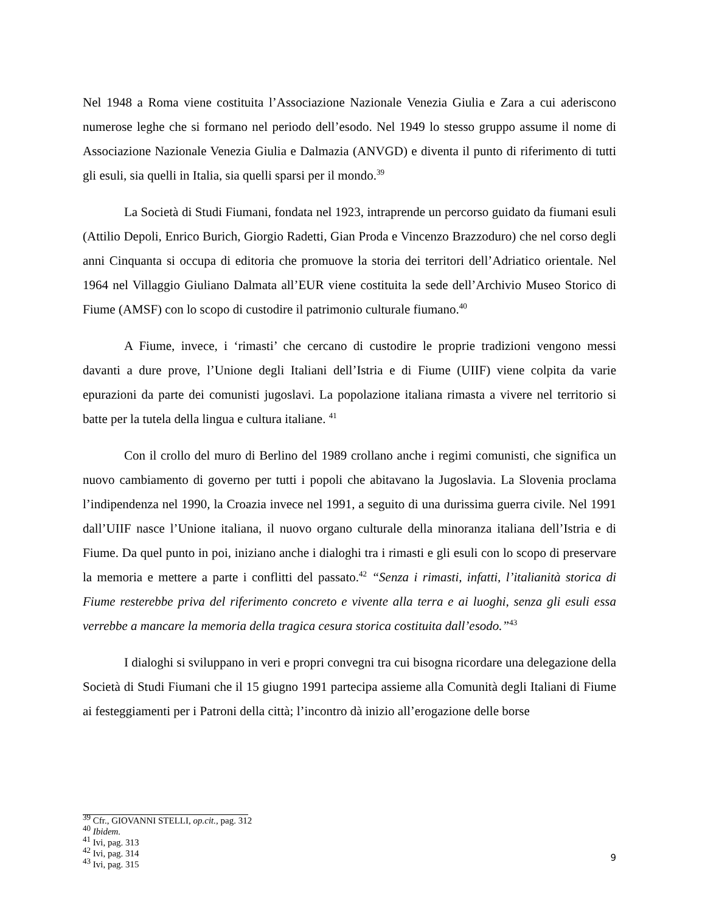Nel 1948 a Roma viene costituita l’Associazione Nazionale Venezia Giulia e Zara a cui aderiscono numerose leghe che si formano nel periodo dell’esodo. Nel 1949 lo stesso gruppo assume il nome di Associazione Nazionale Venezia Giulia e Dalmazia (ANVGD) e diventa il punto di riferimento di tutti gli esuli, sia quelli in Italia, sia quelli sparsi per il mondo.<sup>39</sup>
La Società di Studi Fiumani, fondata nel 1923, intraprende un percorso guidato da fiumani esuli (Attilio Depoli, Enrico Burich, Giorgio Radetti, Gian Proda e Vincenzo Brazzoduro) che nel corso degli anni Cinquanta si occupa di editoria che promuove la storia dei territori dell’Adriatico orientale. Nel 1964 nel Villaggio Giuliano Dalmata all’EUR viene costituita la sede dell’Archivio Museo Storico di Fiume (AMSF) con lo scopo di custodire il patrimonio culturale fiumano.<sup>40</sup>
A Fiume, invece, i ‘rimasti’ che cercano di custodire le proprie tradizioni vengono messi davanti a dure prove, l’Unione degli Italiani dell’Istria e di Fiume (UIIF) viene colpita da varie epurazioni da parte dei comunisti jugoslavi. La popolazione italiana rimasta a vivere nel territorio si batte per la tutela della lingua e cultura italiane. <sup>41</sup>
Con il crollo del muro di Berlino del 1989 crollano anche i regimi comunisti, che significa un nuovo cambiamento di governo per tutti i popoli che abitavano la Jugoslavia. La Slovenia proclama l’indipendenza nel 1990, la Croazia invece nel 1991, a seguito di una durissima guerra civile. Nel 1991 dall’UIIF nasce l’Unione italiana, il nuovo organo culturale della minoranza italiana dell’Istria e di Fiume. Da quel punto in poi, iniziano anche i dialoghi tra i rimasti e gli esuli con lo scopo di preservare la memoria e mettere a parte i conflitti del passato.<sup>42</sup> “Senza i rimasti, infatti, l’italianità storica di Fiume resterebbe priva del riferimento concreto e vivente alla terra e ai luoghi, senza gli esuli essa verrebbe a mancare la memoria della tragica cesura storica costituita dall’esodo.”<sup>43</sup>
I dialoghi si sviluppano in veri e propri convegni tra cui bisogna ricordare una delegazione della Società di Studi Fiumani che il 15 giugno 1991 partecipa assieme alla Comunità degli Italiani di Fiume ai festeggiamenti per i Patroni della città; l’incontro dà inizio all’erogazione delle borse
<sup>39</sup> Cfr., GIOVANNI STELLI, op.cit., pag. 312
<sup>40</sup> Ibidem.
<sup>41</sup> Ivi, pag. 313
<sup>42</sup> Ivi, pag. 314
<sup>43</sup> Ivi, pag. 315
9